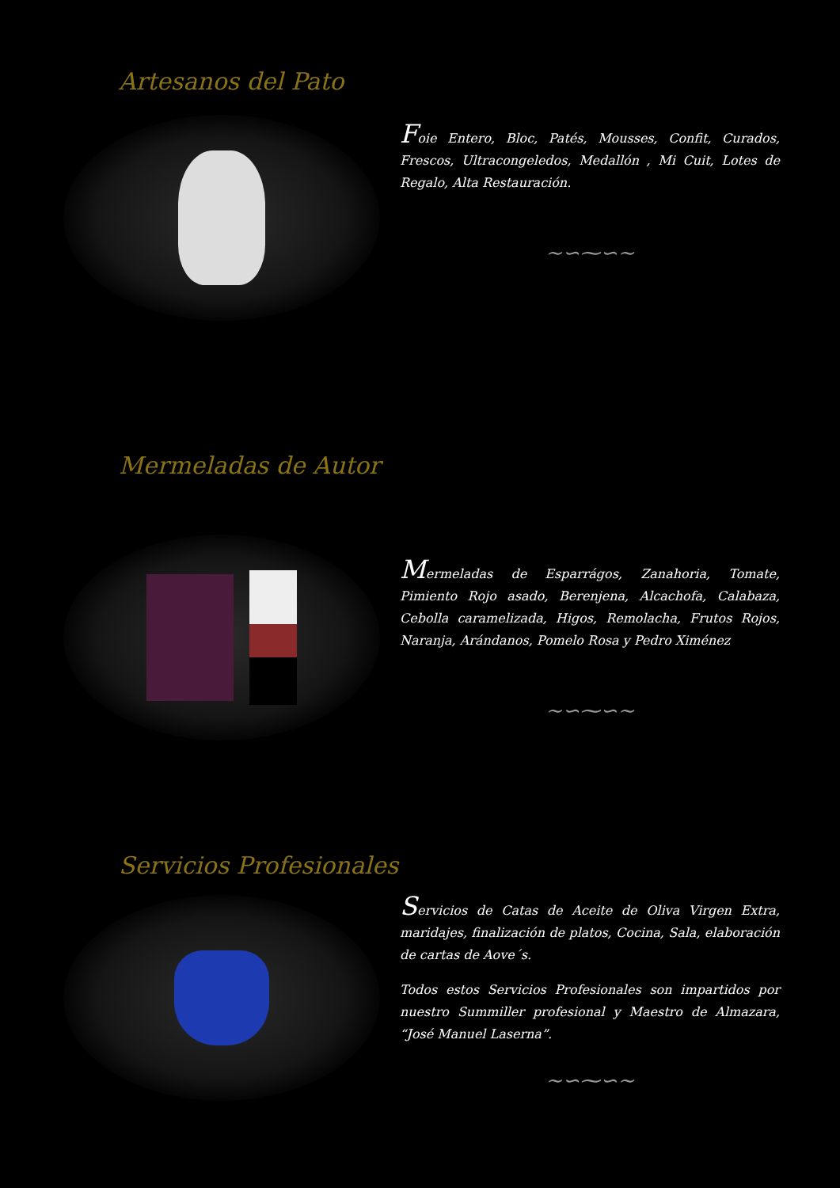Artesanos del Pato
Foie Entero, Bloc, Patés, Mousses, Confit, Curados, Frescos, Ultracongeledos, Medallón , Mi Cuit, Lotes de Regalo, Alta Restauración.
~∽⁓∽~
Mermeladas de Autor
Mermeladas de Esparrágos, Zanahoria, Tomate, Pimiento Rojo asado, Berenjena, Alcachofa, Calabaza, Cebolla caramelizada, Higos, Remolacha, Frutos Rojos, Naranja, Arándanos, Pomelo Rosa y Pedro Ximénez
~∽⁓∽~
Servicios Profesionales
Servicios de Catas de Aceite de Oliva Virgen Extra, maridajes, finalización de platos, Cocina, Sala, elaboración de cartas de Aove´s.
Todos estos Servicios Profesionales son impartidos por nuestro Summiller profesional y Maestro de Almazara, “José Manuel Laserna”.
~∽⁓∽~